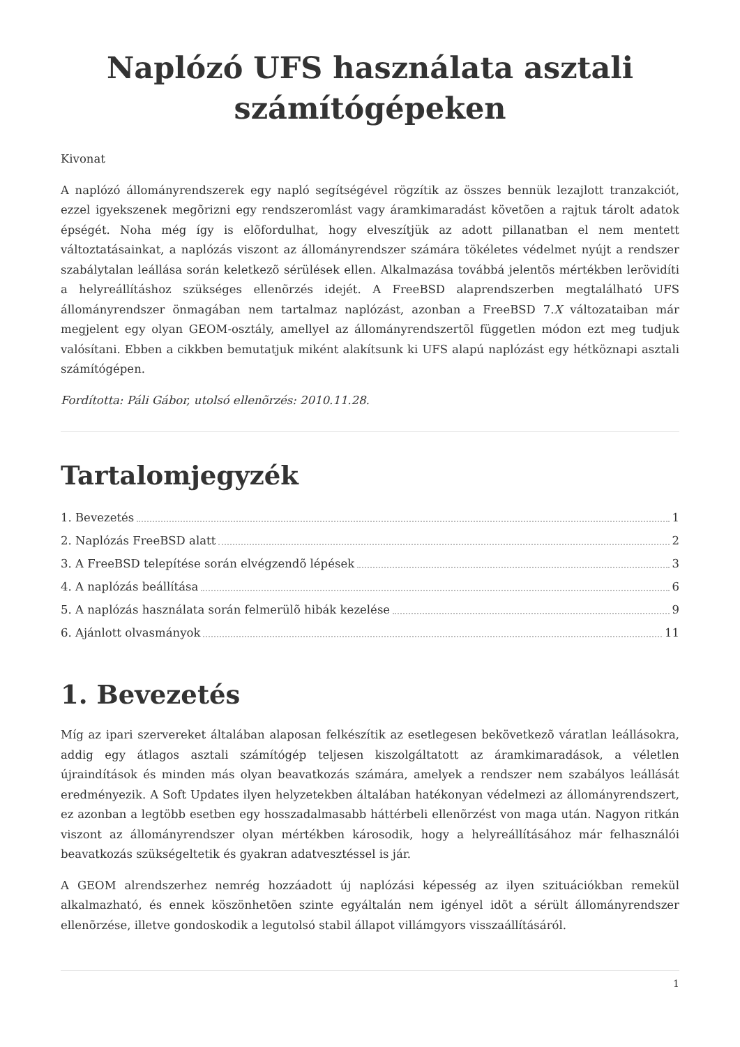Naplózó UFS használata asztali számítógépeken
Kivonat
A naplózó állományrendszerek egy napló segítségével rögzítik az összes bennük lezajlott tranzakciót, ezzel igyekszenek megõrizni egy rendszeromlást vagy áramkimaradást követõen a rajtuk tárolt adatok épségét. Noha még így is elõfordulhat, hogy elveszítjük az adott pillanatban el nem mentett változtatásainkat, a naplózás viszont az állományrendszer számára tökéletes védelmet nyújt a rendszer szabálytalan leállása során keletkezõ sérülések ellen. Alkalmazása továbbá jelentõs mértékben lerövidíti a helyreállításhoz szükséges ellenõrzés idejét. A FreeBSD alaprendszerben megtalálható UFS állományrendszer önmagában nem tartalmaz naplózást, azonban a FreeBSD 7.X változataiban már megjelent egy olyan GEOM-osztály, amellyel az állományrendszertõl független módon ezt meg tudjuk valósítani. Ebben a cikkben bemutatjuk miként alakítsunk ki UFS alapú naplózást egy hétköznapi asztali számítógépen.
Fordította: Páli Gábor, utolsó ellenõrzés: 2010.11.28.
Tartalomjegyzék
1. Bevezetés 1
2. Naplózás FreeBSD alatt 2
3. A FreeBSD telepítése során elvégzendõ lépések 3
4. A naplózás beállítása 6
5. A naplózás használata során felmerülõ hibák kezelése 9
6. Ajánlott olvasmányok 11
1. Bevezetés
Míg az ipari szervereket általában alaposan felkészítik az esetlegesen bekövetkezõ váratlan leállásokra, addig egy átlagos asztali számítógép teljesen kiszolgáltatott az áramkimaradások, a véletlen újraindítások és minden más olyan beavatkozás számára, amelyek a rendszer nem szabályos leállását eredményezik. A Soft Updates ilyen helyzetekben általában hatékonyan védelmezi az állományrendszert, ez azonban a legtöbb esetben egy hosszadalmasabb háttérbeli ellenõrzést von maga után. Nagyon ritkán viszont az állományrendszer olyan mértékben károsodik, hogy a helyreállításához már felhasználói beavatkozás szükségeltetik és gyakran adatvesztéssel is jár.
A GEOM alrendszerhez nemrég hozzáadott új naplózási képesség az ilyen szituációkban remekül alkalmazható, és ennek köszönhetõen szinte egyáltalán nem igényel idõt a sérült állományrendszer ellenõrzése, illetve gondoskodik a legutolsó stabil állapot villámgyors visszaállításáról.
1